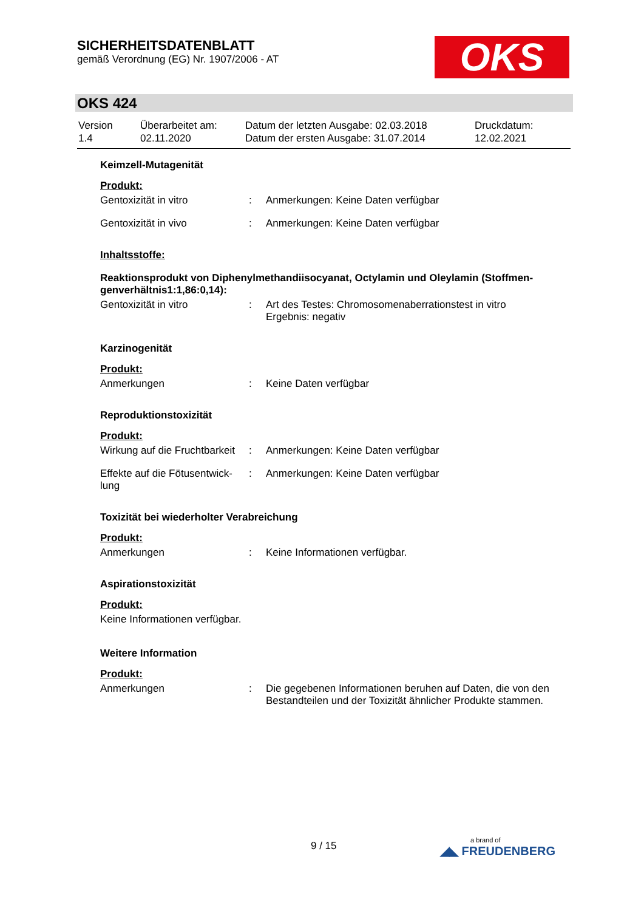SICHERHEITSDATENBLATT
gemäß Verordnung (EG) Nr. 1907/2006 - AT
OKS
OKS 424
| Version 1.4 | Überarbeitet am: 02.11.2020 | Datum der letzten Ausgabe: 02.03.2018 Datum der ersten Ausgabe: 31.07.2014 | Druckdatum: 12.02.2021 |
Keimzell-Mutagenität
Produkt:
| Gentoxizität in vitro | : | Anmerkungen: Keine Daten verfügbar |
| Gentoxizität in vivo | : | Anmerkungen: Keine Daten verfügbar |
Inhaltsstoffe:
Reaktionsprodukt von Diphenylmethandiisocyanat, Octylamin und Oleylamin (Stoffmen-genverhältnis1:1,86:0,14):
| Gentoxizität in vitro | : | Art des Testes: Chromosomenaberrationstest in vitro Ergebnis: negativ |
Karzinogenität
Produkt:
| Anmerkungen | : | Keine Daten verfügbar |
Reproduktionstoxizität
Produkt:
| Wirkung auf die Fruchtbarkeit | : | Anmerkungen: Keine Daten verfügbar |
| Effekte auf die Fötusentwick-lung | : | Anmerkungen: Keine Daten verfügbar |
Toxizität bei wiederholter Verabreichung
Produkt:
| Anmerkungen | : | Keine Informationen verfügbar. |
Aspirationstoxizität
Produkt:
Keine Informationen verfügbar.
Weitere Information
Produkt:
| Anmerkungen | : | Die gegebenen Informationen beruhen auf Daten, die von den Bestandteilen und der Toxizität ähnlicher Produkte stammen. |
9 / 15 a brand of
◢◣ FREUDENBERG